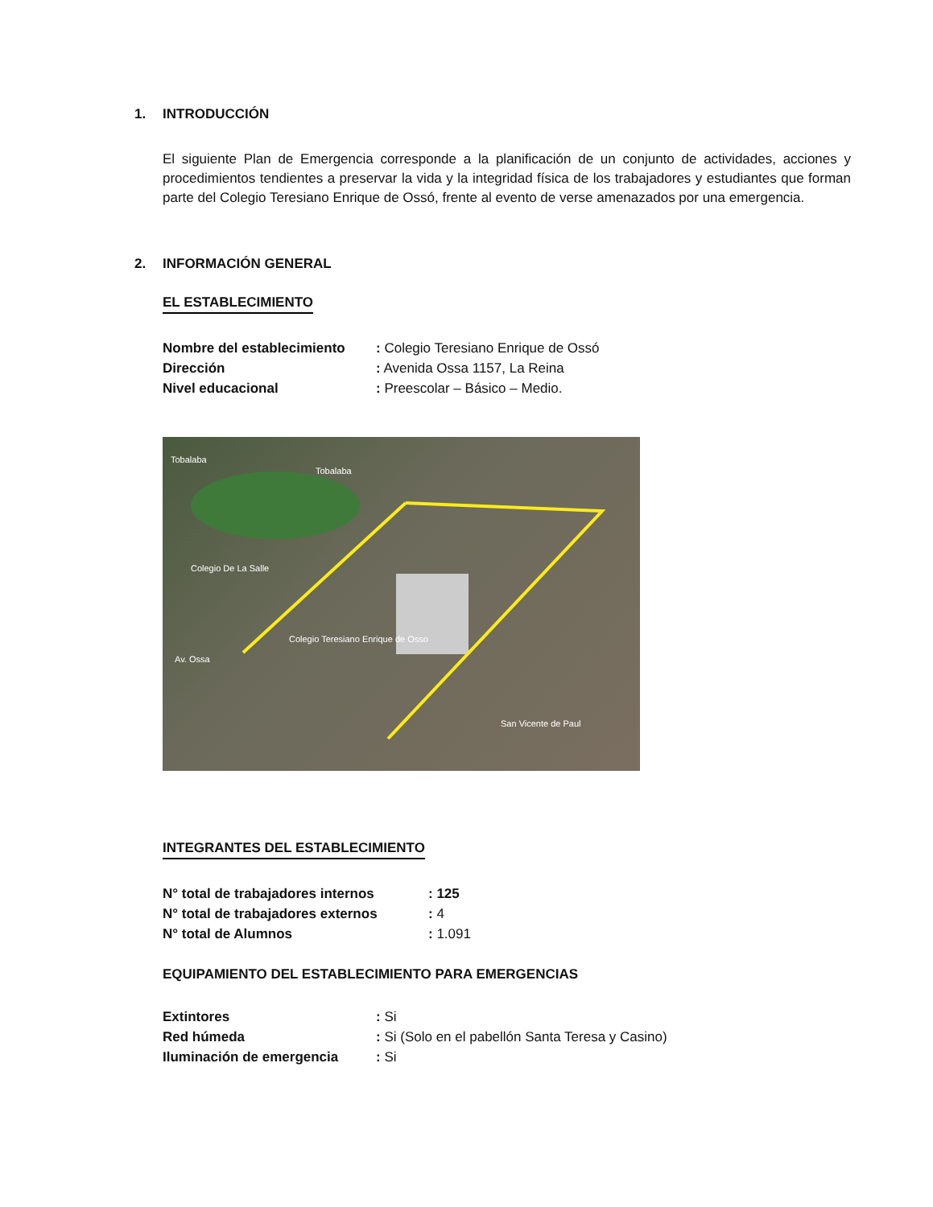1. INTRODUCCIÓN
El siguiente Plan de Emergencia corresponde a la planificación de un conjunto de actividades, acciones y procedimientos tendientes a preservar la vida y la integridad física de los trabajadores y estudiantes que forman parte del Colegio Teresiano Enrique de Ossó, frente al evento de verse amenazados por una emergencia.
2. INFORMACIÓN GENERAL
EL ESTABLECIMIENTO
Nombre del establecimiento
: Colegio Teresiano Enrique de Ossó
Dirección : Avenida Ossa 1157, La Reina
Nivel educacional : Preescolar – Básico – Medio.
Tobalaba
Tobalaba
Colegio De La Salle
Colegio Teresiano Enrique de Osso
Av. Ossa
San Vicente de Paul
INTEGRANTES DEL ESTABLECIMIENTO
N° total de trabajadores internos: 125
N° total de trabajadores externos
: 4
N° total de Alumnos : 1.091
EQUIPAMIENTO DEL ESTABLECIMIENTO PARA EMERGENCIAS
Extintores : Si
Red húmeda : Si (Solo en el pabellón Santa Teresa y Casino)
Iluminación de emergencia : Si